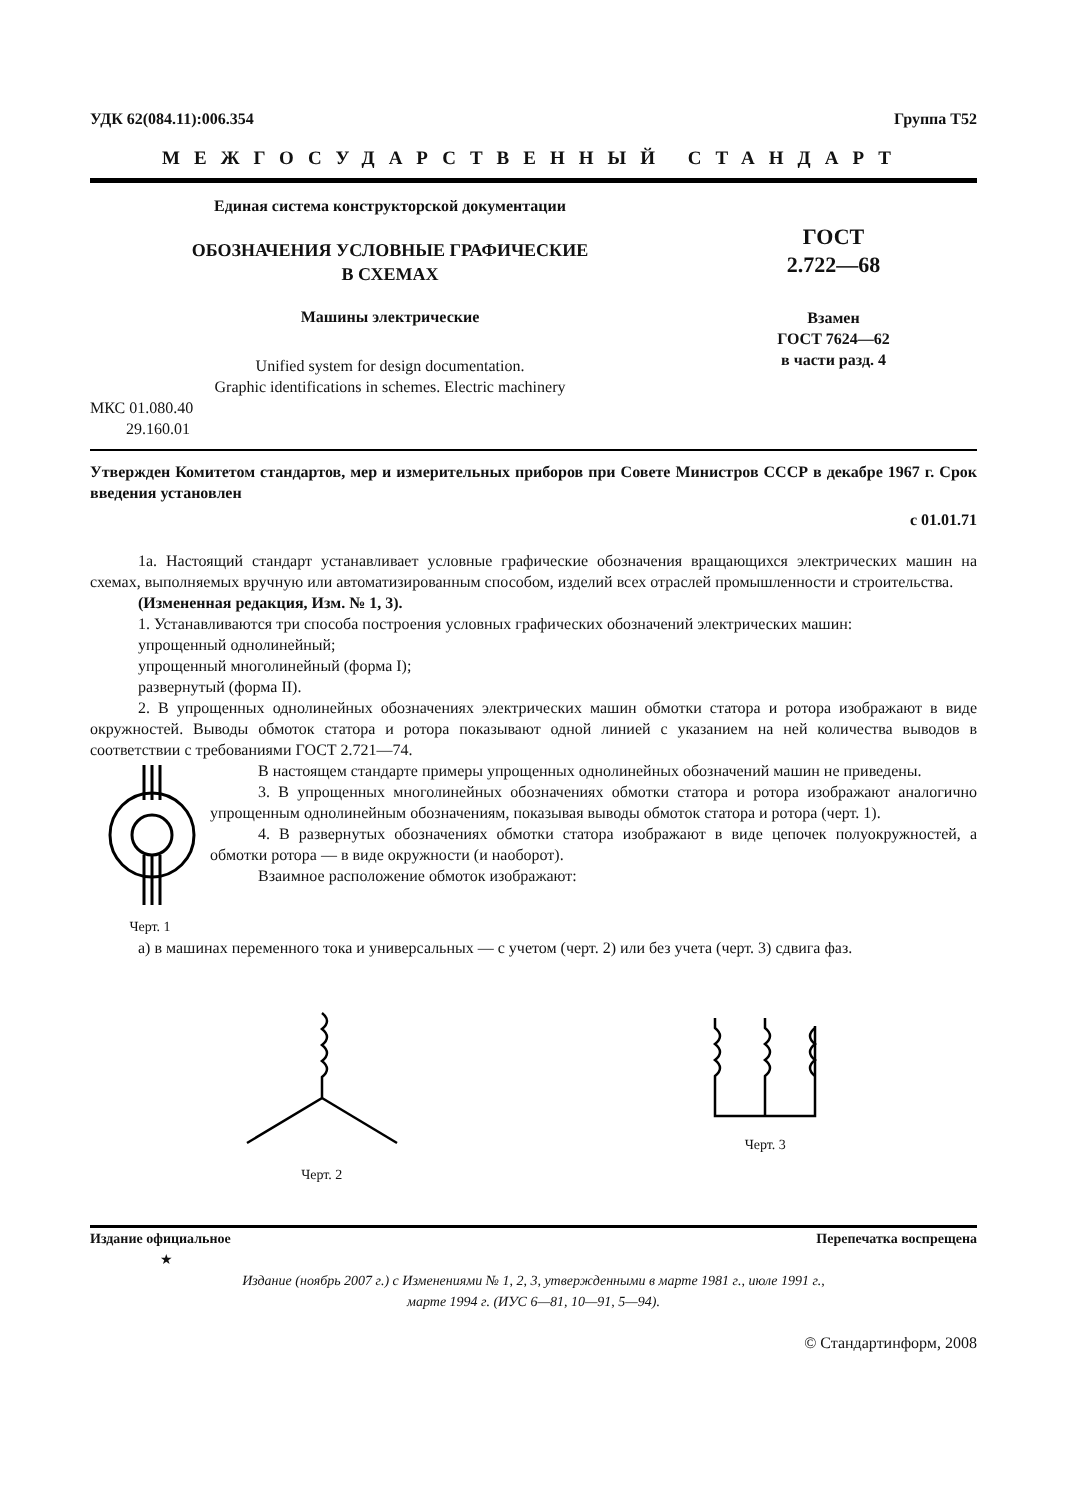УДК 62(084.11):006.354 Группа Т52
МЕЖГОСУДАРСТВЕННЫЙ СТАНДАРТ
Единая система конструкторской документации
ОБОЗНАЧЕНИЯ УСЛОВНЫЕ ГРАФИЧЕСКИЕ
В СХЕМАХ
Машины электрические
Unified system for design documentation.
Graphic identifications in schemes. Electric machinery
ГОСТ
2.722—68
Взамен
ГОСТ 7624—62
в части разд. 4
МКС 01.080.40
29.160.01
Утвержден Комитетом стандартов, мер и измерительных приборов при Совете Министров СССР в декабре 1967 г. Срок введения установлен
с 01.01.71
1а. Настоящий стандарт устанавливает условные графические обозначения вращающихся электрических машин на схемах, выполняемых вручную или автоматизированным способом, изделий всех отраслей промышленности и строительства.
(Измененная редакция, Изм. № 1, 3).
1. Устанавливаются три способа построения условных графических обозначений электрических машин:
упрощенный однолинейный;
упрощенный многолинейный (форма I);
развернутый (форма II).
2. В упрощенных однолинейных обозначениях электрических машин обмотки статора и ротора изображают в виде окружностей. Выводы обмоток статора и ротора показывают одной линией с указанием на ней количества выводов в соответствии с требованиями ГОСТ 2.721—74.
Черт. 1 В настоящем стандарте примеры упрощенных однолинейных обозначений машин не приведены.
3. В упрощенных многолинейных обозначениях обмотки статора и ротора изображают аналогично упрощенным однолинейным обозначениям, показывая выводы обмоток статора и ротора (черт. 1).
4. В развернутых обозначениях обмотки статора изображают в виде цепочек полуокружностей, а обмотки ротора — в виде окружности (и наоборот).
Взаимное расположение обмоток изображают:
а) в машинах переменного тока и универсальных — с учетом (черт. 2) или без учета (черт. 3) сдвига фаз.
Черт. 2 Черт. 3
Издание официальное Перепечатка воспрещена
★
Издание (ноябрь 2007 г.) с Изменениями № 1, 2, 3, утвержденными в марте 1981 г., июле 1991 г.,
марте 1994 г. (ИУС 6—81, 10—91, 5—94).
© Стандартинформ, 2008